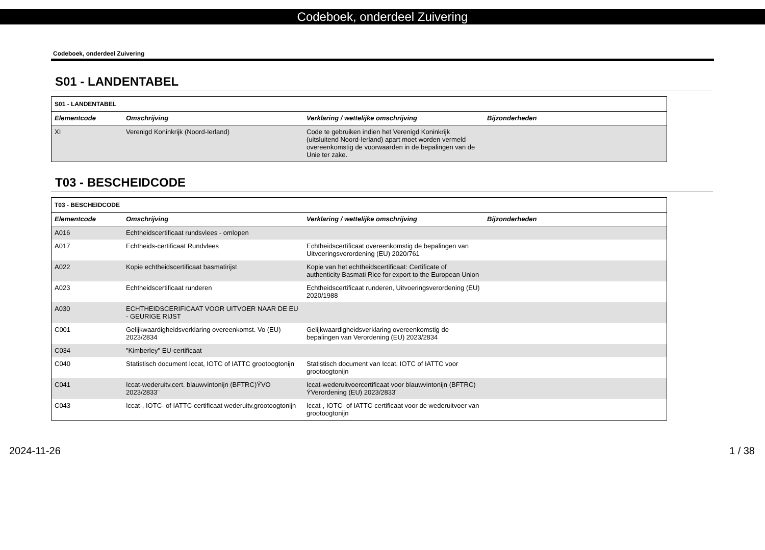Codeboek, onderdeel Zuivering
Codeboek, onderdeel Zuivering
S01 - LANDENTABEL
| S01 - LANDENTABEL | | | |
| Elementcode | Omschrijving | Verklaring / wettelijke omschrijving | Bijzonderheden |
| XI | Verenigd Koninkrijk (Noord-Ierland) | Code te gebruiken indien het Verenigd Koninkrijk (uitsluitend Noord-Ierland) apart moet worden vermeld overeenkomstig de voorwaarden in de bepalingen van de Unie ter zake. | |
T03 - BESCHEIDCODE
| T03 - BESCHEIDCODE | | | |
| Elementcode | Omschrijving | Verklaring / wettelijke omschrijving | Bijzonderheden |
| A016 | Echtheidscertificaat rundsvlees - omlopen | | |
| A017 | Echtheids-certificaat Rundvlees | Echtheidscertificaat overeenkomstig de bepalingen van Uitvoeringsverordening (EU) 2020/761 | |
| A022 | Kopie echtheidscertificaat basmatirijst | Kopie van het echtheidscertificaat: Certificate of authenticity Basmati Rice for export to the European Union | |
| A023 | Echtheidscertificaat runderen | Echtheidscertificaat runderen, Uitvoeringsverordening (EU) 2020/1988 | |
| A030 | ECHTHEIDSCERIFICAAT VOOR UITVOER NAAR DE EU - GEURIGE RIJST | | |
| C001 | Gelijkwaardigheidsverklaring overeenkomst. Vo (EU) 2023/2834 | Gelijkwaardigheidsverklaring overeenkomstig de bepalingen van Verordening (EU) 2023/2834 | |
| C034 | "Kimberley" EU-certificaat | | |
| C040 | Statistisch document Iccat, IOTC of IATTC grootoogtonijn | Statistisch document van Iccat, IOTC of IATTC voor grootoogtonijn | |
| C041 | Iccat-wederuitv.cert. blauwvintonijn (BFTRC)ÝVO 2023/2833¨ | Iccat-wederuitvoercertificaat voor blauwvintonijn (BFTRC) ÝVerordening (EU) 2023/2833¨ | |
| C043 | Iccat-, IOTC- of IATTC-certificaat wederuitv.grootoogtonijn | Iccat-, IOTC- of IATTC-certificaat voor de wederuitvoer van grootoogtonijn | |
2024-11-26 1 / 38